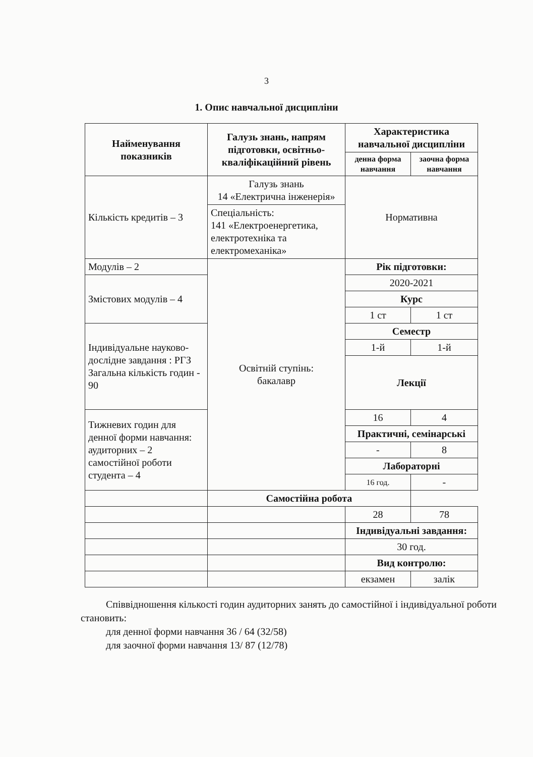3
1. Опис навчальної дисципліни
| Найменування показників | Галузь знань, напрям підготовки, освітньо-кваліфікаційний рівень | Характеристика навчальної дисципліни | |
| | | денна форма навчання | заочна форма навчання |
| Кількість кредитів – 3 | Галузь знань 14 «Електрична інженерія» | Нормативна | |
| | Спеціальність: 141 «Електроенергетика, електротехніка та електромеханіка» | | |
| Модулів – 2 | Освітній ступінь: бакалавр | Рік підготовки: | |
| Змістових модулів – 4 | | 2020-2021 | |
| | | Курс | |
| | | 1 ст | 1 ст |
| Індивідуальне науково-дослідне завдання : РГЗ Загальна кількість годин - 90 | | Семестр | |
| | | 1-й | 1-й |
| | | Лекції | |
| Тижневих годин для денної форми навчання: аудиторних – 2 самостійної роботи студента – 4 | | 16 | 4 |
| | | Практичні, семінарські | |
| | | - | 8 |
| | | Лабораторні | |
| | | 16 год. | - |
| | Самостійна робота | | |
| | | 28 | 78 |
| | | Індивідуальні завдання: | |
| | | 30 год. | |
| | | Вид контролю: | |
| | | екзамен | залік |
Співвідношення кількості годин аудиторних занять до самостійної і індивідуальної роботи становить:
для денної форми навчання 36 / 64 (32/58)
для заочної форми навчання 13/ 87 (12/78)